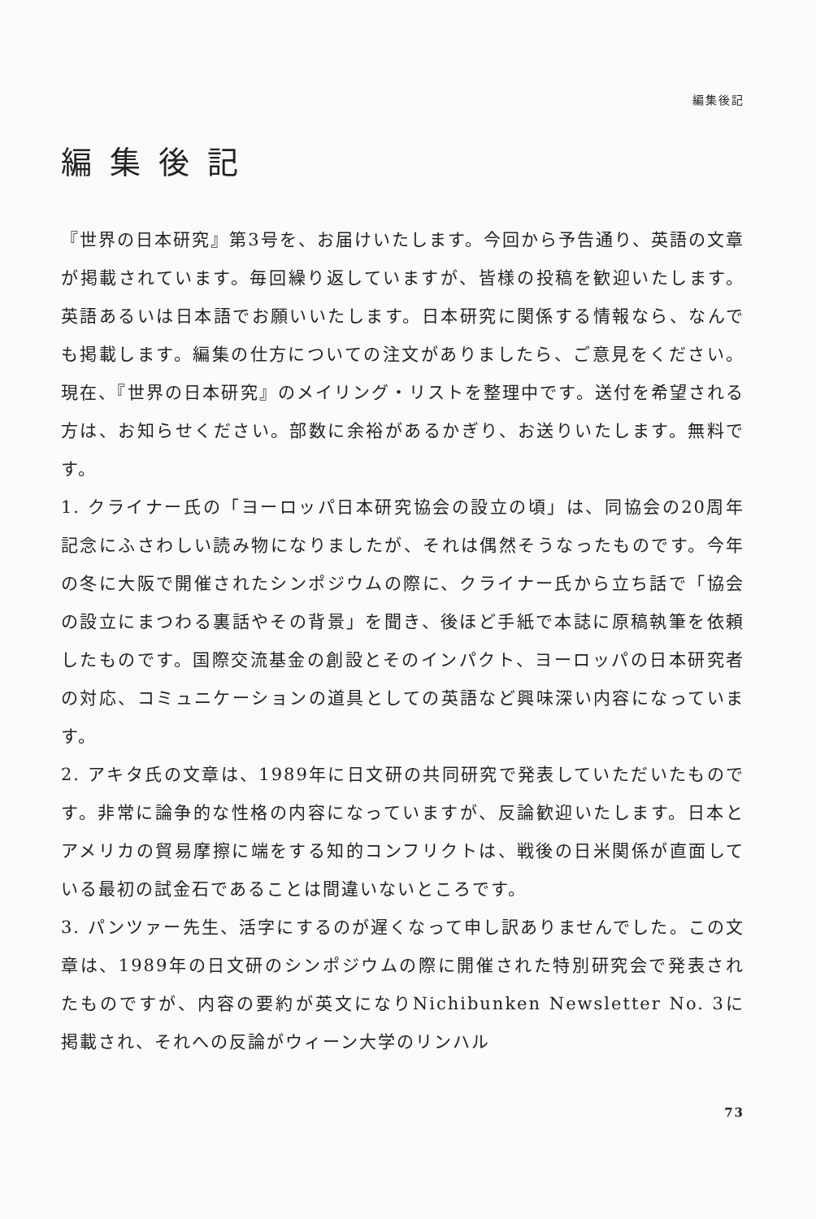編集後記
編集後記
『世界の日本研究』第3号を、お届けいたします。今回から予告通り、英語の文章が掲載されています。毎回繰り返していますが、皆様の投稿を歓迎いたします。英語あるいは日本語でお願いいたします。日本研究に関係する情報なら、なんでも掲載します。編集の仕方についての注文がありましたら、ご意見をください。現在、『世界の日本研究』のメイリング・リストを整理中です。送付を希望される方は、お知らせください。部数に余裕があるかぎり、お送りいたします。無料です。
1. クライナー氏の「ヨーロッパ日本研究協会の設立の頃」は、同協会の20周年記念にふさわしい読み物になりましたが、それは偶然そうなったものです。今年の冬に大阪で開催されたシンポジウムの際に、クライナー氏から立ち話で「協会の設立にまつわる裏話やその背景」を聞き、後ほど手紙で本誌に原稿執筆を依頼したものです。国際交流基金の創設とそのインパクト、ヨーロッパの日本研究者の対応、コミュニケーションの道具としての英語など興味深い内容になっています。
2. アキタ氏の文章は、1989年に日文研の共同研究で発表していただいたものです。非常に論争的な性格の内容になっていますが、反論歓迎いたします。日本とアメリカの貿易摩擦に端をする知的コンフリクトは、戦後の日米関係が直面している最初の試金石であることは間違いないところです。
3. パンツァー先生、活字にするのが遅くなって申し訳ありませんでした。この文章は、1989年の日文研のシンポジウムの際に開催された特別研究会で発表されたものですが、内容の要約が英文になりNichibunken Newsletter No. 3に掲載され、それへの反論がウィーン大学のリンハル
73